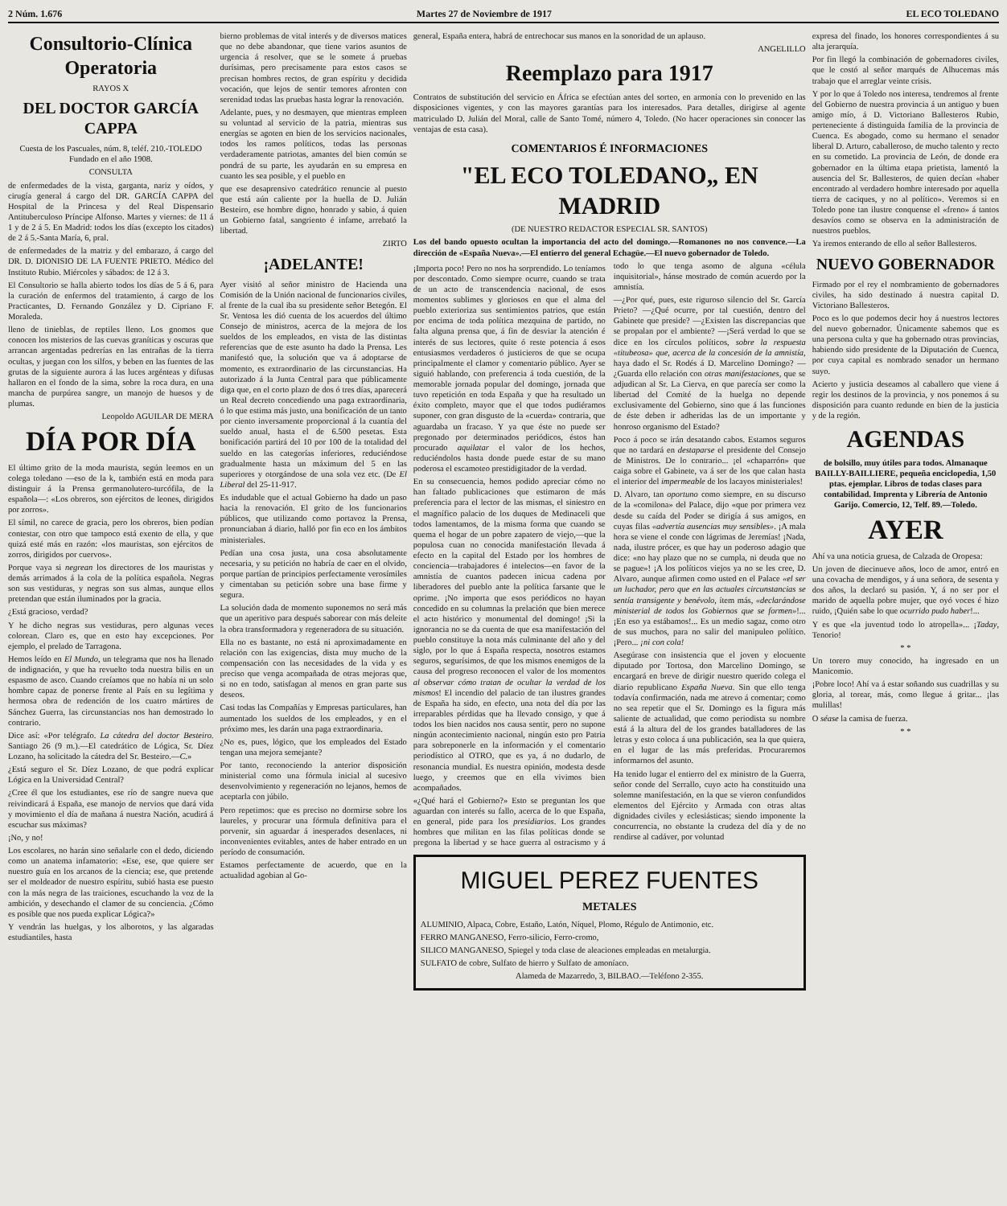2 Núm. 1.676 Martes 27 de Noviembre de 1917 EL ECO TOLEDANO
Consultorio-Clínica Operatoria
RAYOS X
DEL DOCTOR GARCÍA CAPPA
Cuesta de los Pascuales, núm. 8, teléf. 210.-TOLEDO
Fundado en el año 1908.
CONSULTA
de enfermedades de la vista, garganta, nariz y oídos, y cirugía general á cargo del DR. GARCÍA CAPPA del Hospital de la Princesa y del Real Dispensario Antituberculoso Príncipe Alfonso. Martes y viernes: de 11 á 1 y de 2 á 5. En Madrid: todos los días (excepto los citados) de 2 á 5.-Santa María, 6, pral.
de enfermedades de la matriz y del embarazo, á cargo del DR. D. DIONISIO DE LA FUENTE PRIETO. Médico del Instituto Rubio. Miércoles y sábados: de 12 á 3.
El Consultorio se halla abierto todos los días de 5 á 6, para la curación de enfermos del tratamiento, á cargo de los Practicantes, D. Fernando González y D. Cipriano F. Moraleda.
lleno de tinieblas, de reptiles lleno. Los gnomos que conocen los misterios de las cuevas graníticas y oscuras que arrancan argentadas pedrerías en las entrañas de la tierra ocultas, y juegan con los silfos, y beben en las fuentes de las grutas de la siguiente aurora á las luces argénteas y difusas hallaron en el fondo de la sima, sobre la roca dura, en una mancha de purpúrea sangre, un manojo de huesos y de plumas.
Leopoldo AGUILAR DE MERA
DÍA POR DÍA
El último grito de la moda maurista, según leemos en un colega toledano —eso de la k, también está en moda para distinguir á la Prensa germanolutero-turcófila, de la española—: «Los obreros, son ejércitos de leones, dirigidos por zorros».
El símil, no carece de gracia, pero los obreros, bien podían contestar, con otro que tampoco está exento de ella, y que quizá esté más en razón: «los mauristas, son ejércitos de zorros, dirigidos por cuervos».
Porque vaya si negrean los directores de los mauristas y demás arrimados á la cola de la política española. Negras son sus vestiduras, y negras son sus almas, aunque ellos pretendan que están iluminados por la gracia.
¿Está gracioso, verdad?
Y he dicho negras sus vestiduras, pero algunas veces colorean. Claro es, que en esto hay excepciones. Por ejemplo, el prelado de Tarragona.
Hemos leído en El Mundo, un telegrama que nos ha llenado de indignación, y que ha revuelto toda nuestra bilis en un espasmo de asco. Cuando creíamos que no había ni un solo hombre capaz de ponerse frente al País en su legítima y hermosa obra de redención de los cuatro mártires de Sánchez Guerra, las circunstancias nos han demostrado lo contrario.
Dice así: «Por telégrafo. La cátedra del doctor Besteiro. Santiago 26 (9 m.).—El catedrático de Lógica, Sr. Díez Lozano, ha solicitado la cátedra del Sr. Besteiro.—C.»
¿Está seguro el Sr. Díez Lozano, de que podrá explicar Lógica en la Universidad Central?
¿Cree él que los estudiantes, ese río de sangre nueva que reivindicará á España, ese manojo de nervios que dará vida y movimiento el día de mañana á nuestra Nación, acudirá á escuchar sus máximas?
¡No, y no!
Los escolares, no harán sino señalarle con el dedo, diciendo como un anatema infamatorio: «Ese, ese, que quiere ser nuestro guía en los arcanos de la ciencia; ese, que pretende ser el moldeador de nuestro espíritu, subió hasta ese puesto con la más negra de las traiciones, escuchando la voz de la ambición, y desechando el clamor de su conciencia. ¿Cómo es posible que nos pueda explicar Lógica?»
Y vendrán las huelgas, y los alborotos, y las algaradas estudiantiles, hasta
bierno problemas de vital interés y de diversos matices que no debe abandonar, que tiene varios asuntos de urgencia á resolver, que se le somete á pruebas durísimas, pero precisamente para estos casos se precisan hombres rectos, de gran espíritu y decidida vocación, que lejos de sentir temores afronten con serenidad todas las pruebas hasta lograr la renovación.
Adelante, pues, y no desmayen, que mientras empleen su voluntad al servicio de la patria, mientras sus energías se agoten en bien de los servicios nacionales, todos los ramos políticos, todas las personas verdaderamente patriotas, amantes del bien común se pondrá de su parte, les ayudarán en su empresa en cuanto les sea posible, y el pueblo en
que ese desaprensivo catedrático renuncie al puesto que está aún caliente por la huella de D. Julián Besteiro, ese hombre digno, honrado y sabio, á quien un Gobierno fatal, sangriento é infame, arrebató la libertad.
ZIRTO
¡ADELANTE!
Ayer visitó al señor ministro de Hacienda una Comisión de la Unión nacional de funcionarios civiles, al frente de la cual iba su presidente señor Betegón. El Sr. Ventosa les dió cuenta de los acuerdos del último Consejo de ministros, acerca de la mejora de los sueldos de los empleados, en vista de las distintas referencias que de este asunto ha dado la Prensa. Les manifestó que, la solución que va á adoptarse de momento, es extraordinario de las circunstancias. Ha autorizado á la Junta Central para que públicamente diga que, en el corto plazo de dos ó tres días, aparecerá un Real decreto concediendo una paga extraordinaria, ó lo que estima más justo, una bonificación de un tanto por ciento inversamente proporcional á la cuantía del sueldo anual, hasta el de 6.500 pesetas. Esta bonificación partirá del 10 por 100 de la totalidad del sueldo en las categorías inferiores, reduciéndose gradualmente hasta un máximum del 5 en las superiores y otorgándose de una sola vez etc. (De El Liberal del 25-11-917.
Es indudable que el actual Gobierno ha dado un paso hacia la renovación. El grito de los funcionarios públicos, que utilizando como portavoz la Prensa, pronunciaban á diario, halló por fin eco en los ámbitos ministeriales.
Pedían una cosa justa, una cosa absolutamente necesaria, y su petición no habría de caer en el olvido, porque partían de principios perfectamente verosímiles y cimentaban su petición sobre una base firme y segura.
La solución dada de momento suponemos no será más que un aperitivo para después saborear con más deleite la obra transformadora y regeneradora de su situación.
Ella no es bastante, no está ni aproximadamente en relación con las exigencias, dista muy mucho de la compensación con las necesidades de la vida y es preciso que venga acompañada de otras mejoras que, si no en todo, satisfagan al menos en gran parte sus deseos.
Casi todas las Compañías y Empresas particulares, han aumentado los sueldos de los empleados, y en el próximo mes, les darán una paga extraordinaria.
¿No es, pues, lógico, que los empleados del Estado tengan una mejora semejante?
Por tanto, reconociendo la anterior disposición ministerial como una fórmula inicial al sucesivo desenvolvimiento y regeneración no lejanos, hemos de aceptarla con júbilo.
Pero repetimos: que es preciso no dormirse sobre los laureles, y procurar una fórmula definitiva para el porvenir, sin aguardar á inesperados desenlaces, ni inconvenientes evitables, antes de haber entrado en un período de consumación.
Estamos perfectamente de acuerdo, que en la actualidad agobian al Go-
general, España entera, habrá de entrechocar sus manos en la sonoridad de un aplauso.
ANGELILLO
Reemplazo para 1917
Contratos de substitución del servicio en África se efectúan antes del sorteo, en armonía con lo prevenido en las disposiciones vigentes, y con las mayores garantías para los interesados. Para detalles, dirigirse al agente matriculado D. Julián del Moral, calle de Santo Tomé, número 4, Toledo. (No hacer operaciones sin conocer las ventajas de esta casa).
COMENTARIOS É INFORMACIONES
"EL ECO TOLEDANO„ EN MADRID
(DE NUESTRO REDACTOR ESPECIAL SR. SANTOS)
Los del bando opuesto ocultan la importancia del acto del domingo.—Romanones no nos convence.—La dirección de «España Nueva».—El entierro del general Echagüe.—El nuevo gobernador de Toledo.
¡Importa poco! Pero no nos ha sorprendido. Lo teníamos por descontado. Como siempre ocurre, cuando se trata de un acto de transcendencia nacional, de esos momentos sublimes y gloriosos en que el alma del pueblo exterioriza sus sentimientos patrios, que están por encima de toda política mezquina de partido, no falta alguna prensa que, á fin de desviar la atención é interés de sus lectores, quite ó reste potencia á esos entusiasmos verdaderos ó justicieros de que se ocupa principalmente el clamor y comentario público. Ayer se siguió hablando, con preferencia á toda cuestión, de la memorable jornada popular del domingo, jornada que tuvo repetición en toda España y que ha resultado un éxito completo, mayor que el que todos pudiéramos suponer, con gran disgusto de la «cuerda» contraria, que aguardaba un fracaso. Y ya que éste no puede ser pregonado por determinados periódicos, éstos han procurado aquilatar el valor de los hechos, reduciéndolos hasta donde puede estar de su mano poderosa el escamoteo prestidigitador de la verdad.
En su consecuencia, hemos podido apreciar cómo no han faltado publicaciones que estimaron de más preferencia para el lector de las mismas, el siniestro en el magnífico palacio de los duques de Medinaceli que todos lamentamos, de la misma forma que cuando se quema el hogar de un pobre zapatero de viejo,—que la populosa cuan no conocida manifestación llevada á efecto en la capital del Estado por los hombres de conciencia—trabajadores é intelectos—en favor de la amnistía de cuantos padecen inicua cadena por liberadores del pueblo ante la política farsante que le oprime. ¡No importa que esos periódicos no hayan concedido en su columnas la prelación que bien merece el acto histórico y monumental del domingo! ¡Si la ignorancia no se da cuenta de que esa manifestación del pueblo constituye la nota más culminante del año y del siglo, por lo que á España respecta, nosotros estamos seguros, segurísimos, de que los mismos enemigos de la causa del progreso reconocen el valor de los momentos al observar cómo tratan de ocultar la verdad de los mismos! El incendio del palacio de tan ilustres grandes de España ha sido, en efecto, una nota del día por las irreparables pérdidas que ha llevado consigo, y que á todos los bien nacidos nos causa sentir, pero no supone ningún acontecimiento nacional, ningún esto pro Patria para sobreponerle en la información y el comentario periodístico al OTRO, que es ya, á no dudarlo, de resonancia mundial. Es nuestra opinión, modesta desde luego, y creemos que en ella vivimos bien acompañados.
«¿Qué hará el Gobierno?» Esto se preguntan los que aguardan con interés su fallo, acerca de lo que España, en general, pide para los presidiarios. Los grandes hombres que militan en las filas políticas donde se pregona la libertad y se hace guerra al ostracismo y á todo lo que tenga asomo de alguna «célula inquisitorial», hánse mostrado de común acuerdo por la amnistía.
—¿Por qué, pues, este riguroso silencio del Sr. García Prieto? —¿Qué ocurre, por tal cuestión, dentro del Gabinete que preside? —¿Existen las discrepancias que se propalan por el ambiente? —¡Será verdad lo que se dice en los círculos políticos, sobre la respuesta «titubeosa» que, acerca de la concesión de la amnistía, haya dado el Sr. Rodés á D. Marcelino Domingo? —¿Guarda ello relación con otras manifestaciones, que se adjudican al Sr. La Cierva, en que parecía ser como la libertad del Comité de la huelga no depende exclusivamente del Gobierno, sino que á las funciones de éste deben ir adheridas las de un importante y honroso organismo del Estado?
Poco á poco se irán desatando cabos. Estamos seguros que no tardará en destaparse el presidente del Consejo de Ministros. De lo contrario... ¡el «chaparrón» que caiga sobre el Gabinete, va á ser de los que calan hasta el interior del impermeable de los lacayos ministeriales!
D. Alvaro, tan oportuno como siempre, en su discurso de la «comilona» del Palace, dijo «que por primera vez desde su caída del Poder se dirigía á sus amigos, en cuyas filas «advertía ausencias muy sensibles». ¡A mala hora se viene el conde con lágrimas de Jeremías! ¡Nada, nada, ilustre prócer, es que hay un poderoso adagio que dice: «no hay plazo que no se cumpla, ni deuda que no se pague»! ¡A los políticos viejos ya no se les cree, D. Alvaro, aunque afirmen como usted en el Palace «el ser un luchador, pero que en las actuales circunstancias se sentía transigente y benévolo, ítem más, «declarándose ministerial de todos los Gobiernos que se formen»!... ¡En eso ya estábamos!... Es un medio sagaz, como otro de sus muchos, para no salir del manipuleo político. ¡Pero... ¡ni con cola!
Asegúrase con insistencia que el joven y elocuente diputado por Tortosa, don Marcelino Domingo, se encargará en breve de dirigir nuestro querido colega el diario republicano España Nueva. Sin que ello tenga todavía confirmación, nada me atrevo á comentar; como no sea repetir que el Sr. Domingo es la figura más saliente de actualidad, que como periodista su nombre está á la altura del de los grandes batalladores de las letras y esto coloca á una publicación, sea la que quiera, en el lugar de las más preferidas. Procuraremos informarnos del asunto.
Ha tenido lugar el entierro del ex ministro de la Guerra, señor conde del Serrallo, cuyo acto ha constituido una solemne manifestación, en la que se vieron confundidos elementos del Ejército y Armada con otras altas dignidades civiles y eclesiásticas; siendo imponente la concurrencia, no obstante la crudeza del día y de no rendirse al cadáver, por voluntad
MIGUEL PEREZ FUENTES
METALES
ALUMINIO, Alpaca, Cobre, Estaño, Latón, Níquel, Plomo, Régulo de Antimonio, etc.
FERRO MANGANESO, Ferro-silicio, Ferro-cromo,
SILICO MANGANESO, Spiegel y toda clase de aleaciones empleadas en metalurgia.
SULFATO de cobre, Sulfato de hierro y Sulfato de amoníaco.
Alameda de Mazarredo, 3, BILBAO.—Teléfono 2-355.
expresa del finado, los honores correspondientes á su alta jerarquía.
Por fin llegó la combinación de gobernadores civiles, que le costó al señor marqués de Alhucemas más trabajo que el arreglar veinte crisis.
Y por lo que á Toledo nos interesa, tendremos al frente del Gobierno de nuestra provincia á un antiguo y buen amigo mío, á D. Victoriano Ballesteros Rubio, perteneciente á distinguida familia de la provincia de Cuenca. Es abogado, como su hermano el senador liberal D. Arturo, caballeroso, de mucho talento y recto en su cometido. La provincia de León, de donde era gobernador en la última etapa prietista, lamentó la ausencia del Sr. Ballesteros, de quien decían «haber encontrado al verdadero hombre interesado por aquella tierra de caciques, y no al político». Veremos si en Toledo pone tan ilustre conquense el «freno» á tantos desavíos como se observa en la administración de nuestros pueblos.
Ya iremos enterando de ello al señor Ballesteros.
NUEVO GOBERNADOR
Firmado por el rey el nombramiento de gobernadores civiles, ha sido destinado á nuestra capital D. Victoriano Ballesteros.
Poco es lo que podemos decir hoy á nuestros lectores del nuevo gobernador. Únicamente sabemos que es una persona culta y que ha gobernado otras provincias, habiendo sido presidente de la Diputación de Cuenca, por cuya capital es nombrado senador un hermano suyo.
Acierto y justicia deseamos al caballero que viene á regir los destinos de la provincia, y nos ponemos á su disposición para cuanto redunde en bien de la justicia y de la región.
AGENDAS
de bolsillo, muy útiles para todos. Almanaque BAILLY-BAILLIERE, pequeña enciclopedia, 1,50 ptas. ejemplar. Libros de todas clases para contabilidad. Imprenta y Librería de Antonio Garijo. Comercio, 12, Telf. 89.—Toledo.
AYER
Ahí va una noticia gruesa, de Calzada de Oropesa:
Un joven de diecinueve años, loco de amor, entró en una covacha de mendigos, y á una señora, de sesenta y dos años, la declaró su pasión. Y, á no ser por el marido de aquella pobre mujer, que oyó voces é hizo ruido, ¡Quién sabe lo que ocurrido pudo haber!...
Y es que «la juventud todo lo atropella»... ¡Taday, Tenorio!
* *
Un torero muy conocido, ha ingresado en un Manicomio.
¡Pobre loco! Ahí va á estar soñando sus cuadrillas y su gloria, al torear, más, como llegue á gritar... ¡las mulillas!
O séase la camisa de fuerza.
* *